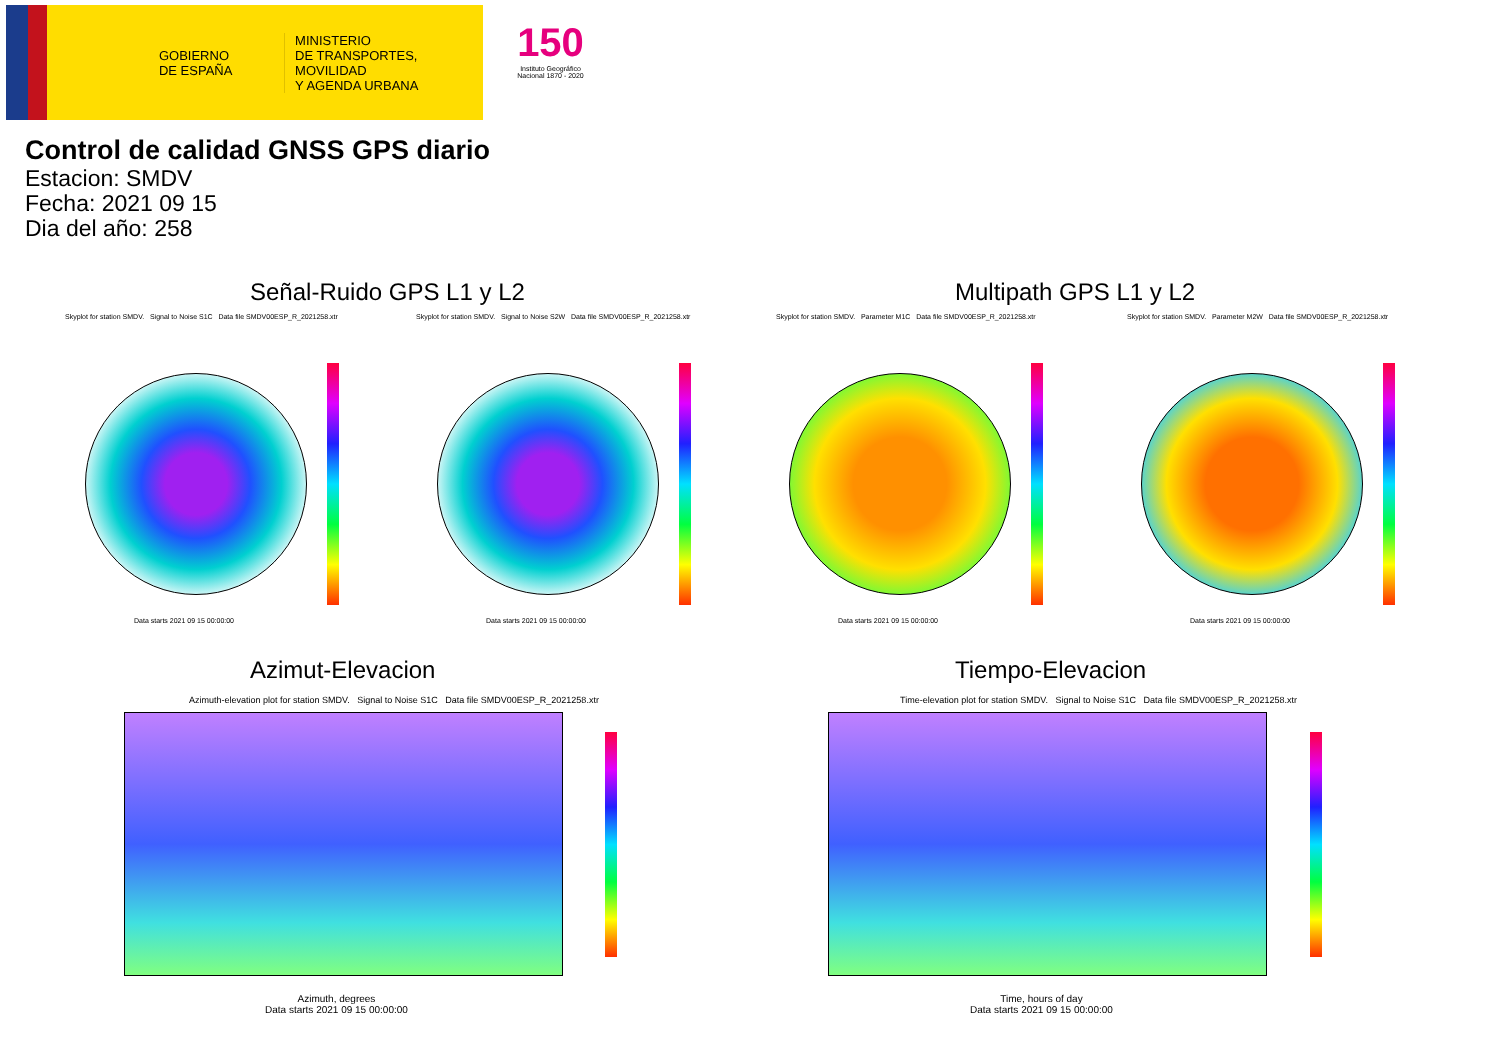GOBIERNO
DE ESPAÑA
MINISTERIO
DE TRANSPORTES, MOVILIDAD
Y AGENDA URBANA
150
Instituto Geográfico
Nacional 1870 - 2020
Control de calidad GNSS GPS diario
Estacion: SMDV
Fecha: 2021 09 15
Dia del año: 258
Señal-Ruido GPS L1 y L2 Multipath GPS L1 y L2
Skyplot for station SMDV. Signal to Noise S1C Data file SMDV00ESP_R_2021258.xtr Skyplot for station SMDV. Signal to Noise S2W Data file SMDV00ESP_R_2021258.xtr Skyplot for station SMDV. Parameter M1C Data file SMDV00ESP_R_2021258.xtr Skyplot for station SMDV. Parameter M2W Data file SMDV00ESP_R_2021258.xtr
Data starts 2021 09 15 00:00:00 Data starts 2021 09 15 00:00:00 Data starts 2021 09 15 00:00:00 Data starts 2021 09 15 00:00:00
Azimut-Elevacion Tiempo-Elevacion
Azimuth-elevation plot for station SMDV. Signal to Noise S1C Data file SMDV00ESP_R_2021258.xtr Time-elevation plot for station SMDV. Signal to Noise S1C Data file SMDV00ESP_R_2021258.xtr
Azimuth, degrees
Data starts 2021 09 15 00:00:00
Time, hours of day
Data starts 2021 09 15 00:00:00